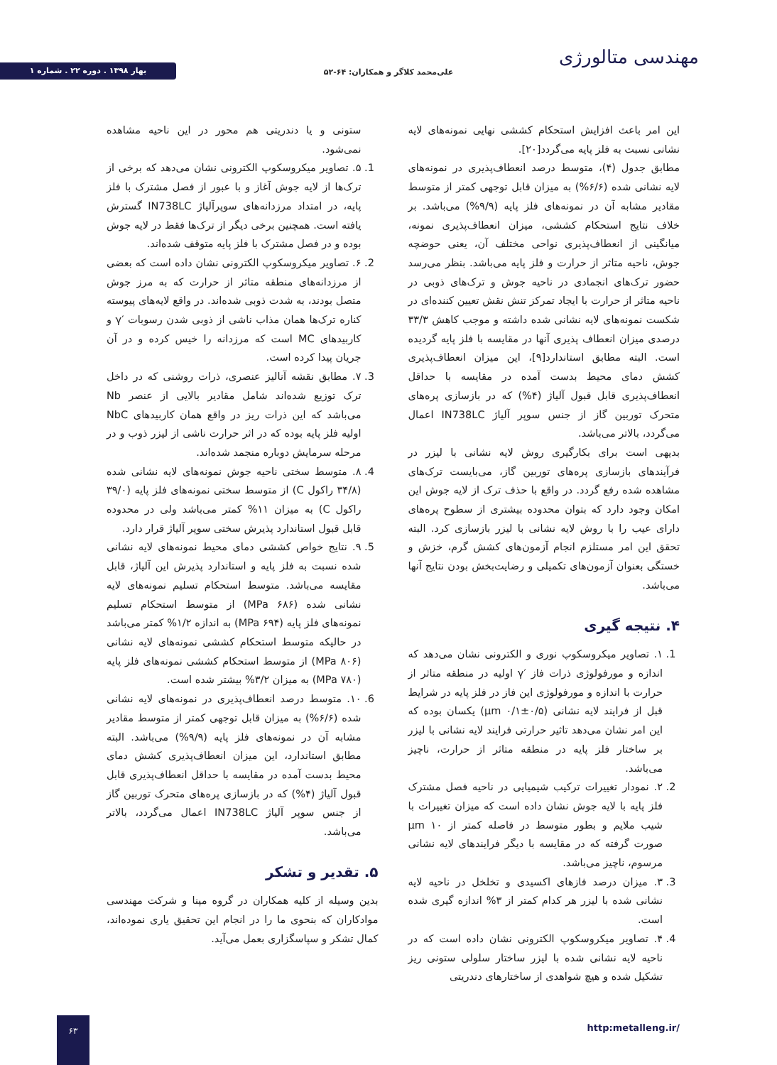مهندسی متالورژی
علی‌محمد کلاگر و همکاران: ۶۴-۵۲
بهار ۱۳۹۸ . دوره ۲۲ . شماره ۱
این امر باعث افزایش استحکام کششی نهایی نمونه‌های لایه نشانی نسبت به فلز پایه می‌گردد[۲۰].
مطابق جدول (۴)، متوسط درصد انعطاف‌پذیری در نمونه‌های لایه نشانی شده (۶/۶%) به میزان قابل توجهی کمتر از متوسط مقادیر مشابه آن در نمونه‌های فلز پایه (۹/۹%) می‌باشد. بر خلاف نتایج استحکام کششی، میزان انعطاف‌پذیری نمونه، میانگینی از انعطاف‌پذیری نواحی مختلف آن، یعنی حوضچه جوش، ناحیه متاثر از حرارت و فلز پایه می‌باشد. بنظر می‌رسد حضور ترک‌های انجمادی در ناحیه جوش و ترک‌های ذوبی در ناحیه متاثر از حرارت با ایجاد تمرکز تنش نقش تعیین کننده‌ای در شکست نمونه‌های لایه نشانی شده داشته و موجب کاهش ۳۳/۳ درصدی میزان انعطاف پذیری آنها در مقایسه با فلز پایه گردیده است. البته مطابق استاندارد[۹]، این میزان انعطاف‌پذیری کشش دمای محیط بدست آمده در مقایسه با حداقل انعطاف‌پذیری قابل قبول آلیاژ (۴%) که در بازسازی پره‌های متحرک توربین گاز از جنس سوپر آلیاژ IN738LC اعمال می‌گردد، بالاتر می‌باشد.
بدیهی است برای بکارگیری روش لایه نشانی با لیزر در فرآیندهای بازسازی پره‌های توربین گاز، می‌بایست ترک‌های مشاهده شده رفع گردد. در واقع با حذف ترک از لایه جوش این امکان وجود دارد که بتوان محدوده بیشتری از سطوح پره‌های دارای عیب را با روش لایه نشانی با لیزر بازسازی کرد. البته تحقق این امر مستلزم انجام آزمون‌های کشش گرم، خزش و خستگی بعنوان آزمون‌های تکمیلی و رضایت‌بخش بودن نتایج آنها می‌باشد.
۴. نتیجه گیری
1. ۱. تصاویر میکروسکوپ نوری و الکترونی نشان می‌دهد که اندازه و مورفولوژی ذرات فاز ′γ اولیه در منطقه متاثر از حرارت با اندازه و مورفولوژی این فاز در فلز پایه در شرایط قبل از فرایند لایه نشانی (۰/۵±۰/۱ µm) یکسان بوده که این امر نشان می‌دهد تاثیر حرارتی فرایند لایه نشانی با لیزر بر ساختار فلز پایه در منطقه متاثر از حرارت، ناچیز می‌باشد.
2. ۲. نمودار تغییرات ترکیب شیمیایی در ناحیه فصل مشترک فلز پایه با لایه جوش نشان داده است که میزان تغییرات با شیب ملایم و بطور متوسط در فاصله کمتر از ۱۰ µm صورت گرفته که در مقایسه با دیگر فرایندهای لایه نشانی مرسوم، ناچیز می‌باشد.
3. ۳. میزان درصد فازهای اکسیدی و تخلخل در ناحیه لایه نشانی شده با لیزر هر کدام کمتر از ۳% اندازه گیری شده است.
4. ۴. تصاویر میکروسکوپ الکترونی نشان داده است که در ناحیه لایه نشانی شده با لیزر ساختار سلولی ستونی ریز تشکیل شده و هیچ شواهدی از ساختارهای دندریتی
ستونی و یا دندریتی هم محور در این ناحیه مشاهده نمی‌شود.
1. ۵. تصاویر میکروسکوپ الکترونی نشان می‌دهد که برخی از ترک‌ها از لایه جوش آغاز و با عبور از فصل مشترک با فلز پایه، در امتداد مرزدانه‌های سوپرآلیاژ IN738LC گسترش یافته است. همچنین برخی دیگر از ترک‌ها فقط در لایه جوش بوده و در فصل مشترک با فلز پایه متوقف شده‌اند.
2. ۶. تصاویر میکروسکوپ الکترونی نشان داده است که بعضی از مرزدانه‌های منطقه متاثر از حرارت که به مرز جوش متصل بودند، به شدت ذوبی شده‌اند. در واقع لایه‌های پیوسته کناره ترک‌ها همان مذاب ناشی از ذوبی شدن رسوبات ′γ و کاربیدهای MC است که مرزدانه را خیس کرده و در آن جریان پیدا کرده است.
3. ۷. مطابق نقشه آنالیز عنصری، ذرات روشنی که در داخل ترک توزیع شده‌اند شامل مقادیر بالایی از عنصر Nb می‌باشد که این ذرات ریز در واقع همان کاربیدهای NbC اولیه فلز پایه بوده که در اثر حرارت ناشی از لیزر ذوب و در مرحله سرمایش دوباره منجمد شده‌اند.
4. ۸. متوسط سختی ناحیه جوش نمونه‌های لایه نشانی شده (۳۴/۸ راکول C) از متوسط سختی نمونه‌های فلز پایه (۳۹/۰ راکول C) به میزان ۱۱% کمتر می‌باشد ولی در محدوده قابل قبول استاندارد پذیرش سختی سوپر آلیاژ قرار دارد.
5. ۹. نتایج خواص کششی دمای محیط نمونه‌های لایه نشانی شده نسبت به فلز پایه و استاندارد پذیرش این آلیاژ، قابل مقایسه می‌باشد. متوسط استحکام تسلیم نمونه‌های لایه نشانی شده (۶۸۶ MPa) از متوسط استحکام تسلیم نمونه‌های فلز پایه (۶۹۴ MPa) به اندازه ۱/۲% کمتر می‌باشد در حالیکه متوسط استحکام کششی نمونه‌های لایه نشانی (۸۰۶ MPa) از متوسط استحکام کششی نمونه‌های فلز پایه (۷۸۰ MPa) به میزان ۳/۲% بیشتر شده است.
6. ۱۰. متوسط درصد انعطاف‌پذیری در نمونه‌های لایه نشانی شده (۶/۶%) به میزان قابل توجهی کمتر از متوسط مقادیر مشابه آن در نمونه‌های فلز پایه (۹/۹%) می‌باشد. البته مطابق استاندارد، این میزان انعطاف‌پذیری کشش دمای محیط بدست آمده در مقایسه با حداقل انعطاف‌پذیری قابل قبول آلیاژ (۴%) که در بازسازی پره‌های متحرک توربین گاز از جنس سوپر آلیاژ IN738LC اعمال می‌گردد، بالاتر می‌باشد.
۵. تقدیر و تشکر
بدین وسیله از کلیه همکاران در گروه مپنا و شرکت مهندسی موادکاران که بنحوی ما را در انجام این تحقیق یاری نموده‌اند، کمال تشکر و سپاسگزاری بعمل می‌آید.
http:metalleng.ir/
۶۳